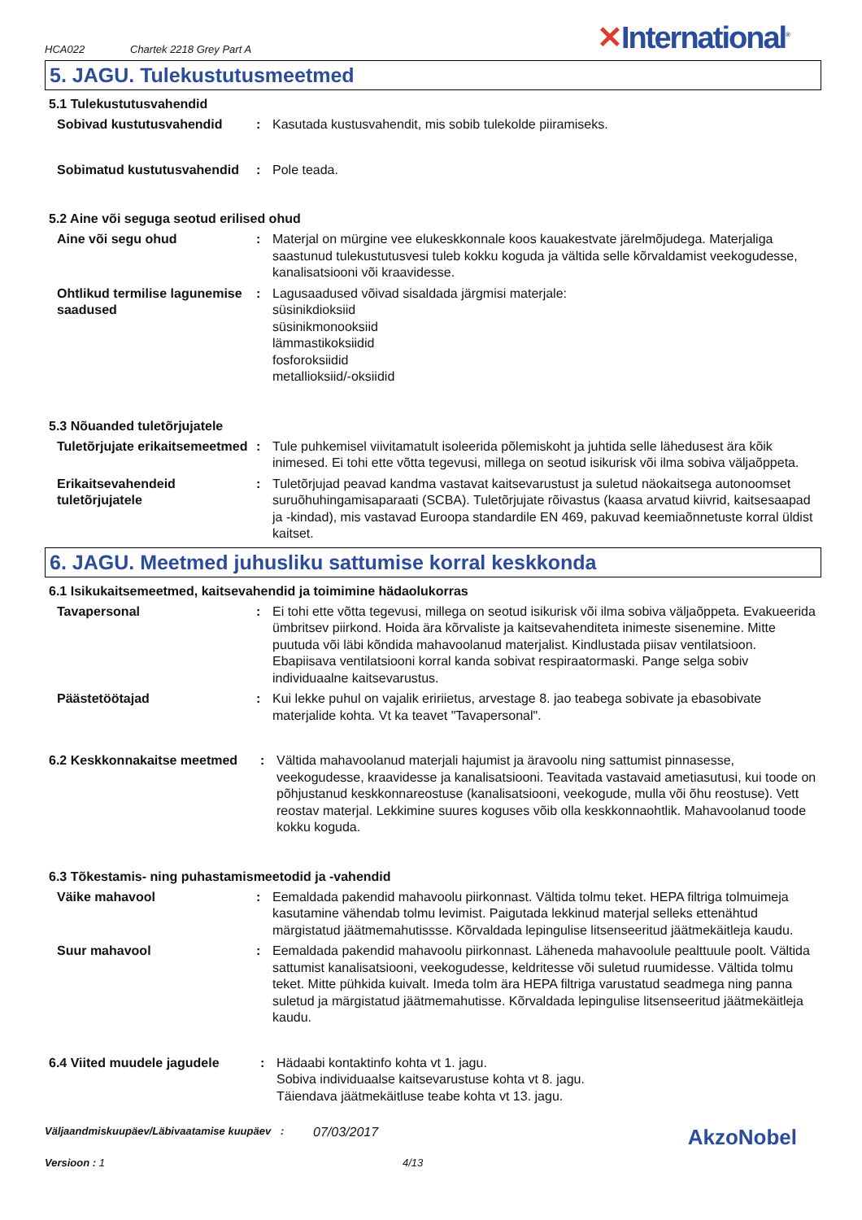HCA022
Chartek 2218 Grey Part A
✕International<sup>®</sup>
5. JAGU. Tulekustutusmeetmed
5.1 Tulekustutusvahendid
Sobivad kustutusvahendid : Kasutada kustusvahendit, mis sobib tulekolde piiramiseks.
Sobimatud kustutusvahendid
: Pole teada.
5.2 Aine või seguga seotud erilised ohud
Aine või segu ohud : Materjal on mürgine vee elukeskkonnale koos kauakestvate järelmõjudega. Materjaliga saastunud tulekustutusvesi tuleb kokku koguda ja vältida selle kõrvaldamist veekogudesse, kanalisatsiooni või kraavidesse.
Ohtlikud termilise lagunemise saadused
: Lagusaadused võivad sisaldada järgmisi materjale:
süsinikdioksiid
süsinikmonooksiid
lämmastikoksiidid
fosforoksiidid
metallioksiid/-oksiidid
5.3 Nõuanded tuletõrjujatele
Tuletõrjujate erikaitsemeetmed
: Tule puhkemisel viivitamatult isoleerida põlemiskoht ja juhtida selle lähedusest ära kõik inimesed. Ei tohi ette võtta tegevusi, millega on seotud isikurisk või ilma sobiva väljaõppeta.
Erikaitsevahendeid tuletõrjujatele
: Tuletõrjujad peavad kandma vastavat kaitsevarustust ja suletud näokaitsega autonoomset suruõhuhingamisaparaati (SCBA). Tuletõrjujate rõivastus (kaasa arvatud kiivrid, kaitsesaapad ja -kindad), mis vastavad Euroopa standardile EN 469, pakuvad keemiaõnnetuste korral üldist kaitset.
6. JAGU. Meetmed juhusliku sattumise korral keskkonda
6.1 Isikukaitsemeetmed, kaitsevahendid ja toimimine hädaolukorras
Tavapersonal : Ei tohi ette võtta tegevusi, millega on seotud isikurisk või ilma sobiva väljaõppeta. Evakueerida ümbritsev piirkond. Hoida ära kõrvaliste ja kaitsevahenditeta inimeste sisenemine. Mitte puutuda või läbi kõndida mahavoolanud materjalist. Kindlustada piisav ventilatsioon. Ebapiisava ventilatsiooni korral kanda sobivat respiraatormaski. Pange selga sobiv individuaalne kaitsevarustus.
Päästetöötajad : Kui lekke puhul on vajalik eririietus, arvestage 8. jao teabega sobivate ja ebasobivate materjalide kohta. Vt ka teavet "Tavapersonal".
6.2 Keskkonnakaitse meetmed : Vältida mahavoolanud materjali hajumist ja äravoolu ning sattumist pinnasesse, veekogudesse, kraavidesse ja kanalisatsiooni. Teavitada vastavaid ametiasutusi, kui toode on põhjustanud keskkonnareostuse (kanalisatsiooni, veekogude, mulla või õhu reostuse). Vett reostav materjal. Lekkimine suures koguses võib olla keskkonnaohtlik. Mahavoolanud toode kokku koguda.
6.3 Tõkestamis- ning puhastamismeetodid ja -vahendid
Väike mahavool : Eemaldada pakendid mahavoolu piirkonnast. Vältida tolmu teket. HEPA filtriga tolmuimeja kasutamine vähendab tolmu levimist. Paigutada lekkinud materjal selleks ettenähtud märgistatud jäätmemahutissse. Kõrvaldada lepingulise litsenseeritud jäätmekäitleja kaudu.
Suur mahavool : Eemaldada pakendid mahavoolu piirkonnast. Läheneda mahavoolule pealttuule poolt. Vältida sattumist kanalisatsiooni, veekogudesse, keldritesse või suletud ruumidesse. Vältida tolmu teket. Mitte pühkida kuivalt. Imeda tolm ära HEPA filtriga varustatud seadmega ning panna suletud ja märgistatud jäätmemahutisse. Kõrvaldada lepingulise litsenseeritud jäätmekäitleja kaudu.
6.4 Viited muudele jagudele : Hädaabi kontaktinfo kohta vt 1. jagu.
Sobiva individuaalse kaitsevarustuse kohta vt 8. jagu.
Täiendava jäätmekäitluse teabe kohta vt 13. jagu.
Väljaandmiskuupäev/Läbivaatamise kuupäev
:
07/03/2017
AkzoNobel
Versioon : 1 4/13